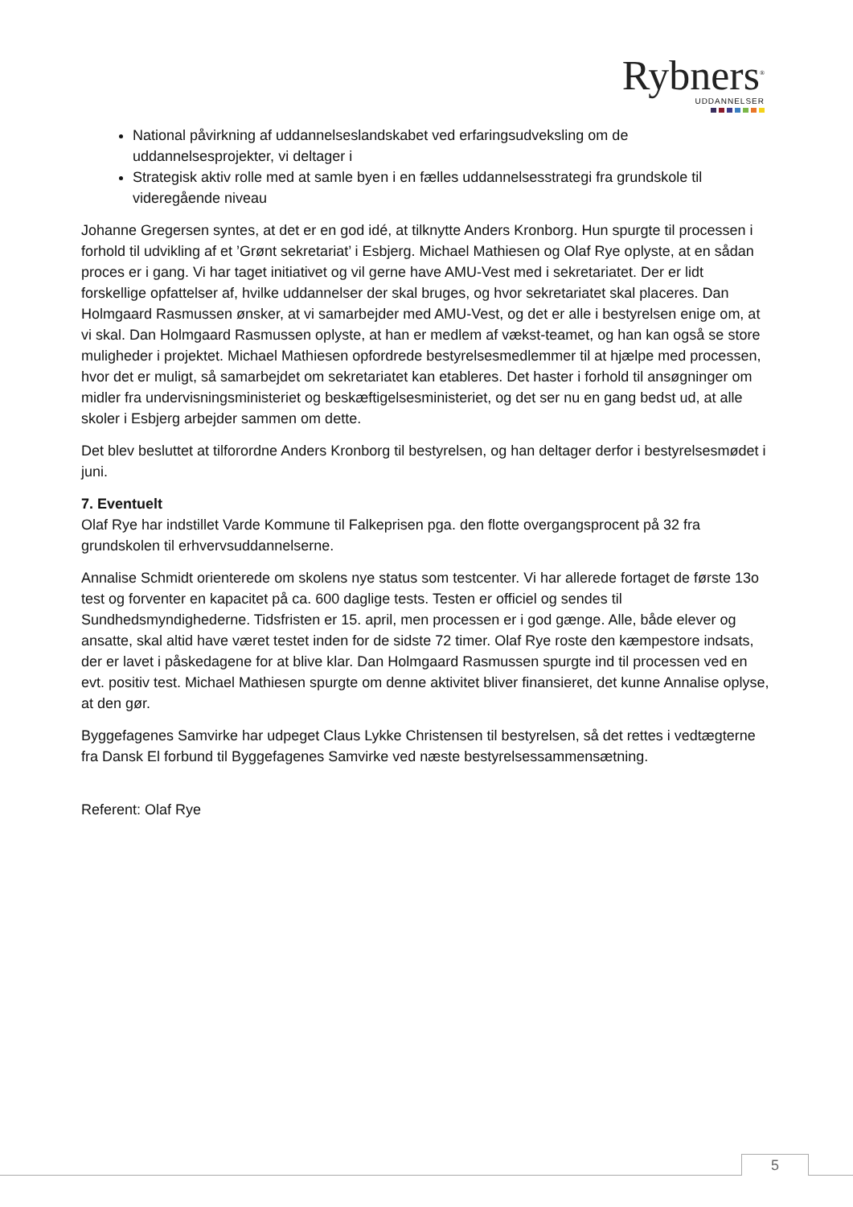Rybners<sup>®</sup>
UDDANNELSER
National påvirkning af uddannelseslandskabet ved erfaringsudveksling om de uddannelsesprojekter, vi deltager i
Strategisk aktiv rolle med at samle byen i en fælles uddannelsesstrategi fra grundskole til videregående niveau
Johanne Gregersen syntes, at det er en god idé, at tilknytte Anders Kronborg. Hun spurgte til processen i forhold til udvikling af et ’Grønt sekretariat’ i Esbjerg. Michael Mathiesen og Olaf Rye oplyste, at en sådan proces er i gang. Vi har taget initiativet og vil gerne have AMU-Vest med i sekretariatet. Der er lidt forskellige opfattelser af, hvilke uddannelser der skal bruges, og hvor sekretariatet skal placeres. Dan Holmgaard Rasmussen ønsker, at vi samarbejder med AMU-Vest, og det er alle i bestyrelsen enige om, at vi skal. Dan Holmgaard Rasmussen oplyste, at han er medlem af vækst-teamet, og han kan også se store muligheder i projektet. Michael Mathiesen opfordrede bestyrelsesmedlemmer til at hjælpe med processen, hvor det er muligt, så samarbejdet om sekretariatet kan etableres. Det haster i forhold til ansøgninger om midler fra undervisningsministeriet og beskæftigelsesministeriet, og det ser nu en gang bedst ud, at alle skoler i Esbjerg arbejder sammen om dette.
Det blev besluttet at tilforordne Anders Kronborg til bestyrelsen, og han deltager derfor i bestyrelsesmødet i juni.
7. Eventuelt
Olaf Rye har indstillet Varde Kommune til Falkeprisen pga. den flotte overgangsprocent på 32 fra grundskolen til erhvervsuddannelserne.
Annalise Schmidt orienterede om skolens nye status som testcenter. Vi har allerede fortaget de første 13o test og forventer en kapacitet på ca. 600 daglige tests. Testen er officiel og sendes til Sundhedsmyndighederne. Tidsfristen er 15. april, men processen er i god gænge. Alle, både elever og ansatte, skal altid have været testet inden for de sidste 72 timer. Olaf Rye roste den kæmpestore indsats, der er lavet i påskedagene for at blive klar. Dan Holmgaard Rasmussen spurgte ind til processen ved en evt. positiv test. Michael Mathiesen spurgte om denne aktivitet bliver finansieret, det kunne Annalise oplyse, at den gør.
Byggefagenes Samvirke har udpeget Claus Lykke Christensen til bestyrelsen, så det rettes i vedtægterne fra Dansk El forbund til Byggefagenes Samvirke ved næste bestyrelsessammensætning.
Referent: Olaf Rye
5